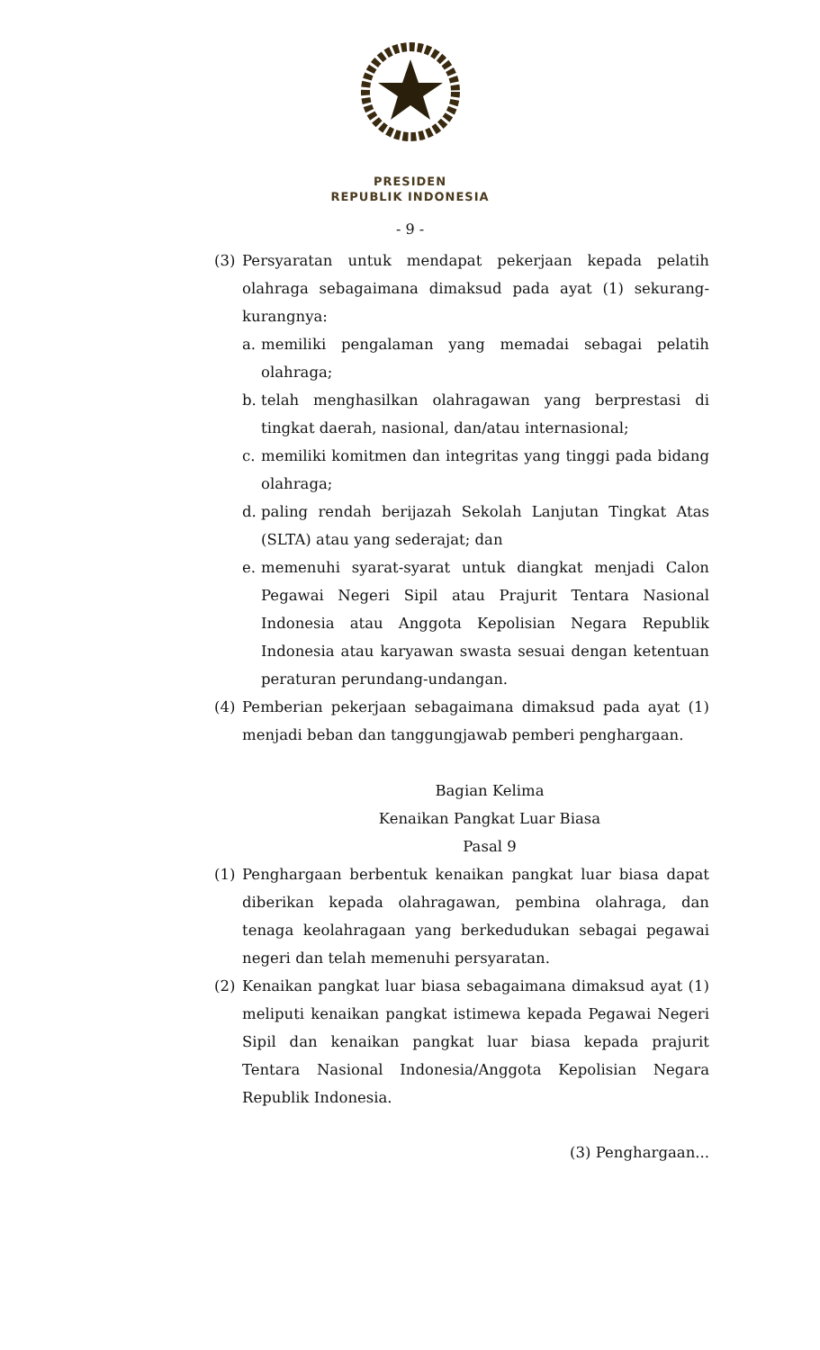PRESIDEN
REPUBLIK INDONESIA
- 9 -
(3) Persyaratan untuk mendapat pekerjaan kepada pelatih olahraga sebagaimana dimaksud pada ayat (1) sekurang-kurangnya:
a. memiliki pengalaman yang memadai sebagai pelatih olahraga;
b. telah menghasilkan olahragawan yang berprestasi di tingkat daerah, nasional, dan/atau internasional;
c. memiliki komitmen dan integritas yang tinggi pada bidang olahraga;
d. paling rendah berijazah Sekolah Lanjutan Tingkat Atas (SLTA) atau yang sederajat; dan
e. memenuhi syarat-syarat untuk diangkat menjadi Calon Pegawai Negeri Sipil atau Prajurit Tentara Nasional Indonesia atau Anggota Kepolisian Negara Republik Indonesia atau karyawan swasta sesuai dengan ketentuan peraturan perundang-undangan.
(4) Pemberian pekerjaan sebagaimana dimaksud pada ayat (1) menjadi beban dan tanggungjawab pemberi penghargaan.
Bagian Kelima
Kenaikan Pangkat Luar Biasa
Pasal 9
(1) Penghargaan berbentuk kenaikan pangkat luar biasa dapat diberikan kepada olahragawan, pembina olahraga, dan tenaga keolahragaan yang berkedudukan sebagai pegawai negeri dan telah memenuhi persyaratan.
(2) Kenaikan pangkat luar biasa sebagaimana dimaksud ayat (1) meliputi kenaikan pangkat istimewa kepada Pegawai Negeri Sipil dan kenaikan pangkat luar biasa kepada prajurit Tentara Nasional Indonesia/Anggota Kepolisian Negara Republik Indonesia.
(3) Penghargaan...